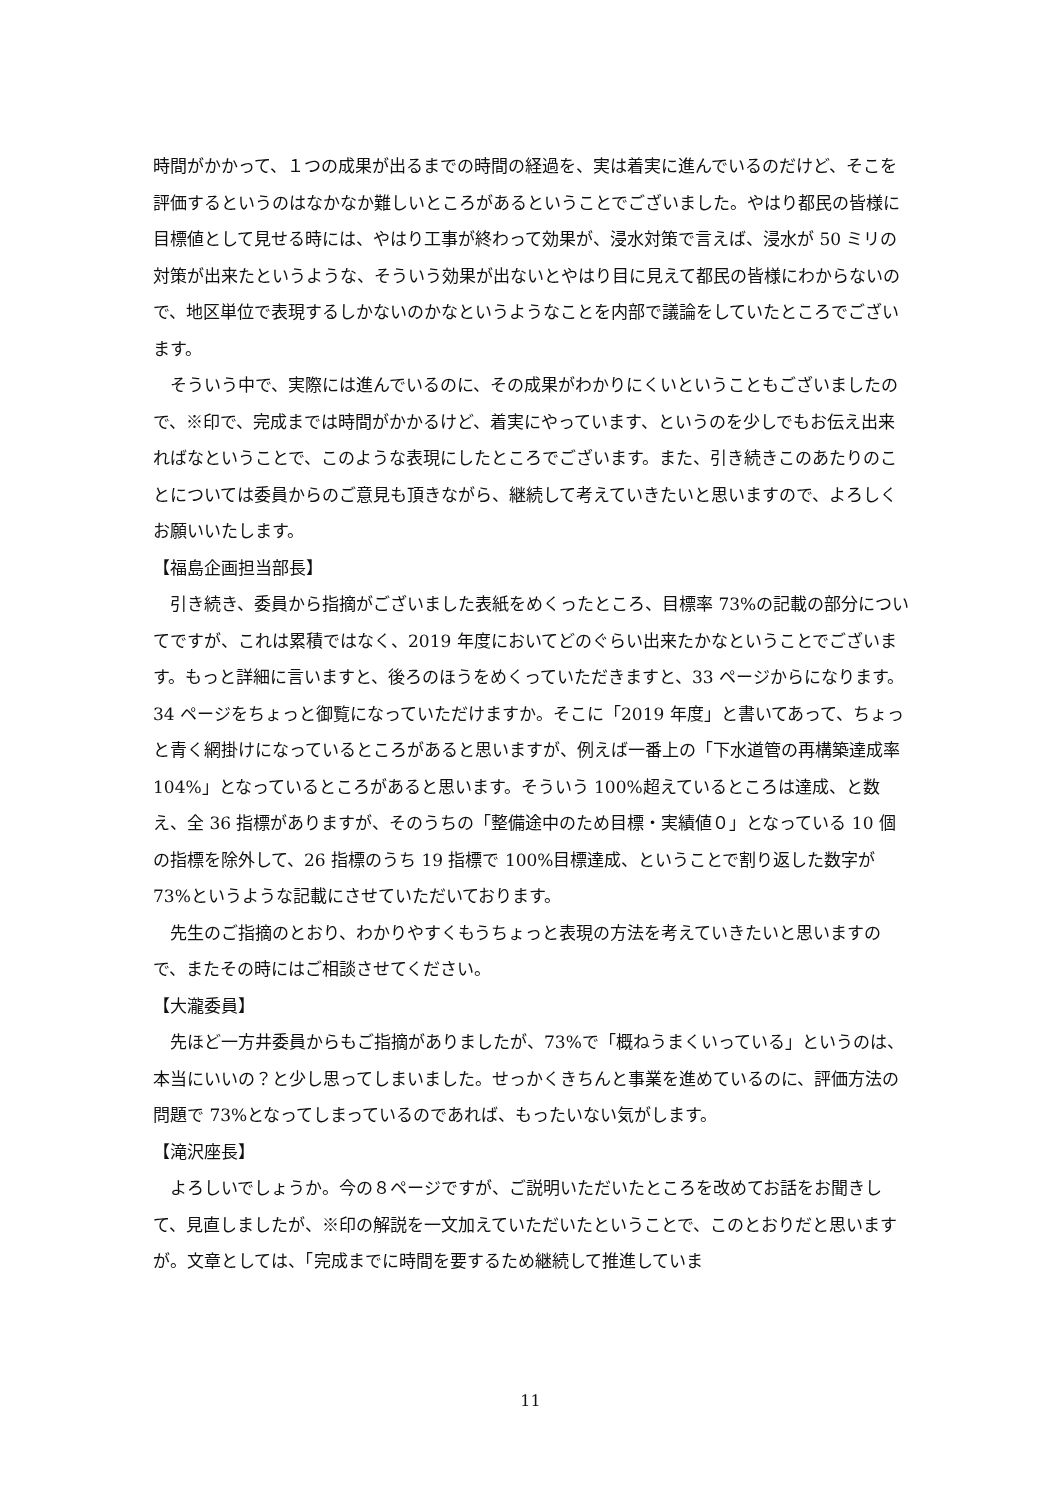時間がかかって、１つの成果が出るまでの時間の経過を、実は着実に進んでいるのだけど、そこを評価するというのはなかなか難しいところがあるということでございました。やはり都民の皆様に目標値として見せる時には、やはり工事が終わって効果が、浸水対策で言えば、浸水が 50 ミリの対策が出来たというような、そういう効果が出ないとやはり目に見えて都民の皆様にわからないので、地区単位で表現するしかないのかなというようなことを内部で議論をしていたところでございます。
そういう中で、実際には進んでいるのに、その成果がわかりにくいということもございましたので、※印で、完成までは時間がかかるけど、着実にやっています、というのを少しでもお伝え出来ればなということで、このような表現にしたところでございます。また、引き続きこのあたりのことについては委員からのご意見も頂きながら、継続して考えていきたいと思いますので、よろしくお願いいたします。
【福島企画担当部長】
引き続き、委員から指摘がございました表紙をめくったところ、目標率 73%の記載の部分についてですが、これは累積ではなく、2019 年度においてどのぐらい出来たかなということでございます。もっと詳細に言いますと、後ろのほうをめくっていただきますと、33 ページからになります。34 ページをちょっと御覧になっていただけますか。そこに「2019 年度」と書いてあって、ちょっと青く網掛けになっているところがあると思いますが、例えば一番上の「下水道管の再構築達成率 104%」となっているところがあると思います。そういう 100%超えているところは達成、と数え、全 36 指標がありますが、そのうちの「整備途中のため目標・実績値０」となっている 10 個の指標を除外して、26 指標のうち 19 指標で 100%目標達成、ということで割り返した数字が 73%というような記載にさせていただいております。
先生のご指摘のとおり、わかりやすくもうちょっと表現の方法を考えていきたいと思いますので、またその時にはご相談させてください。
【大瀧委員】
先ほど一方井委員からもご指摘がありましたが、73%で「概ねうまくいっている」というのは、本当にいいの？と少し思ってしまいました。せっかくきちんと事業を進めているのに、評価方法の問題で 73%となってしまっているのであれば、もったいない気がします。
【滝沢座長】
よろしいでしょうか。今の８ページですが、ご説明いただいたところを改めてお話をお聞きして、見直しましたが、※印の解説を一文加えていただいたということで、このとおりだと思いますが。文章としては、「完成までに時間を要するため継続して推進していま
11